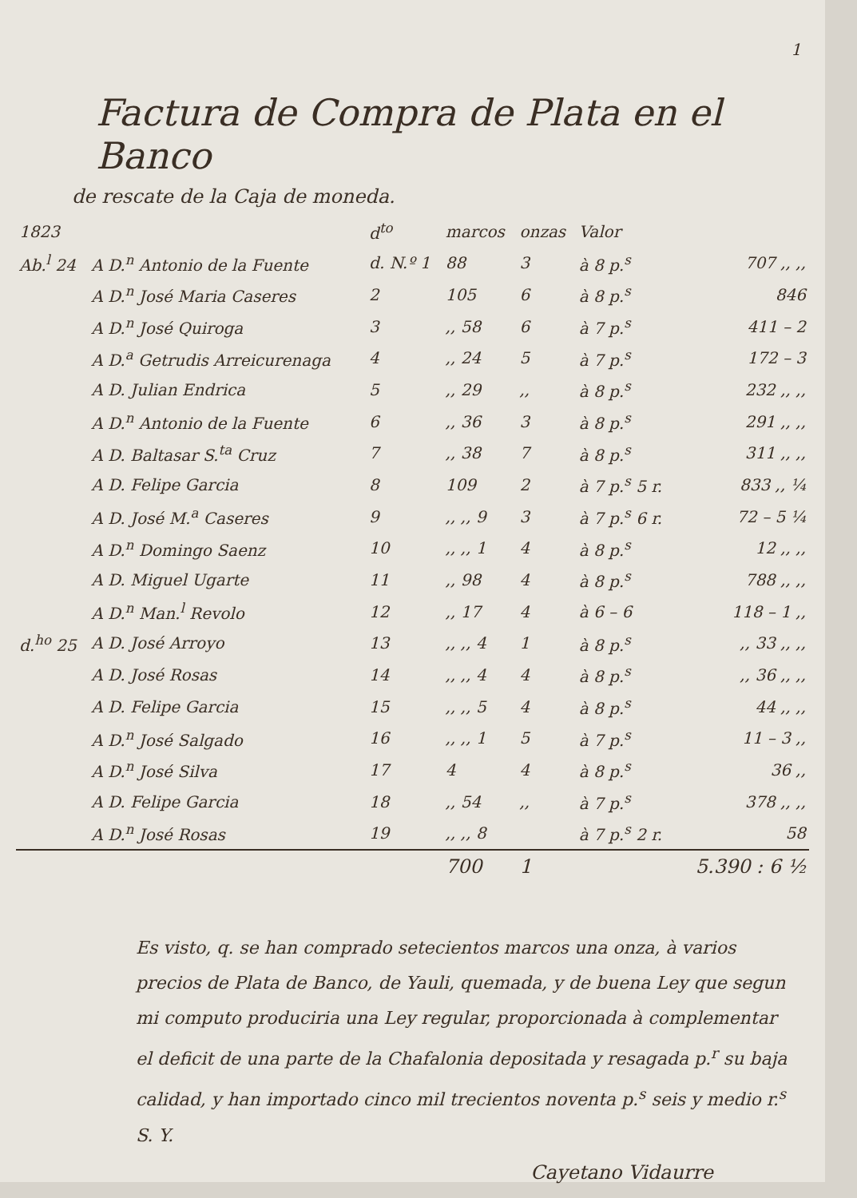1
Factura de Compra de Plata en el Banco
de rescate de la Caja de moneda.
| 1823 | | d<sup>to</sup> | marcos | onzas | Valor | |
| --- | --- | --- | --- | --- | --- | --- |
| Ab.<sup>l</sup> 24 | A D.<sup>n</sup> Antonio de la Fuente | d. N.º 1 | 88 | 3 | à 8 p.<sup>s</sup> | 707 ,, ,, |
| | A D.<sup>n</sup> José Maria Caseres | 2 | 105 | 6 | à 8 p.<sup>s</sup> | 846 |
| | A D.<sup>n</sup> José Quiroga | 3 | ,, 58 | 6 | à 7 p.<sup>s</sup> | 411 – 2 |
| | A D.<sup>a</sup> Getrudis Arreicurenaga | 4 | ,, 24 | 5 | à 7 p.<sup>s</sup> | 172 – 3 |
| | A D. Julian Endrica | 5 | ,, 29 | ,, | à 8 p.<sup>s</sup> | 232 ,, ,, |
| | A D.<sup>n</sup> Antonio de la Fuente | 6 | ,, 36 | 3 | à 8 p.<sup>s</sup> | 291 ,, ,, |
| | A D. Baltasar S.<sup>ta</sup> Cruz | 7 | ,, 38 | 7 | à 8 p.<sup>s</sup> | 311 ,, ,, |
| | A D. Felipe Garcia | 8 | 109 | 2 | à 7 p.<sup>s</sup> 5 r. | 833 ,, ¼ |
| | A D. José M.<sup>a</sup> Caseres | 9 | ,, ,, 9 | 3 | à 7 p.<sup>s</sup> 6 r. | 72 – 5 ¼ |
| | A D.<sup>n</sup> Domingo Saenz | 10 | ,, ,, 1 | 4 | à 8 p.<sup>s</sup> | 12 ,, ,, |
| | A D. Miguel Ugarte | 11 | ,, 98 | 4 | à 8 p.<sup>s</sup> | 788 ,, ,, |
| | A D.<sup>n</sup> Man.<sup>l</sup> Revolo | 12 | ,, 17 | 4 | à 6 – 6 | 118 – 1 ,, |
| d.<sup>ho</sup> 25 | A D. José Arroyo | 13 | ,, ,, 4 | 1 | à 8 p.<sup>s</sup> | ,, 33 ,, ,, |
| | A D. José Rosas | 14 | ,, ,, 4 | 4 | à 8 p.<sup>s</sup> | ,, 36 ,, ,, |
| | A D. Felipe Garcia | 15 | ,, ,, 5 | 4 | à 8 p.<sup>s</sup> | 44 ,, ,, |
| | A D.<sup>n</sup> José Salgado | 16 | ,, ,, 1 | 5 | à 7 p.<sup>s</sup> | 11 – 3 ,, |
| | A D.<sup>n</sup> José Silva | 17 | 4 | 4 | à 8 p.<sup>s</sup> | 36 ,, |
| | A D. Felipe Garcia | 18 | ,, 54 | ,, | à 7 p.<sup>s</sup> | 378 ,, ,, |
| | A D.<sup>n</sup> José Rosas | 19 | ,, ,, 8 | | à 7 p.<sup>s</sup> 2 r. | 58 |
| | | | 700 | 1 | | 5.390 : 6 ½ |
Es visto, q. se han comprado setecientos marcos una onza, à varios precios de Plata de Banco, de Yauli, quemada, y de buena Ley que segun mi computo produciria una Ley regular, proporcionada à complementar el deficit de una parte de la Chafalonia depositada y resagada p.<sup>r</sup> su baja calidad, y han importado cinco mil trecientos noventa p.<sup>s</sup> seis y medio r.<sup>s</sup> S. Y.
Cayetano Vidaurre